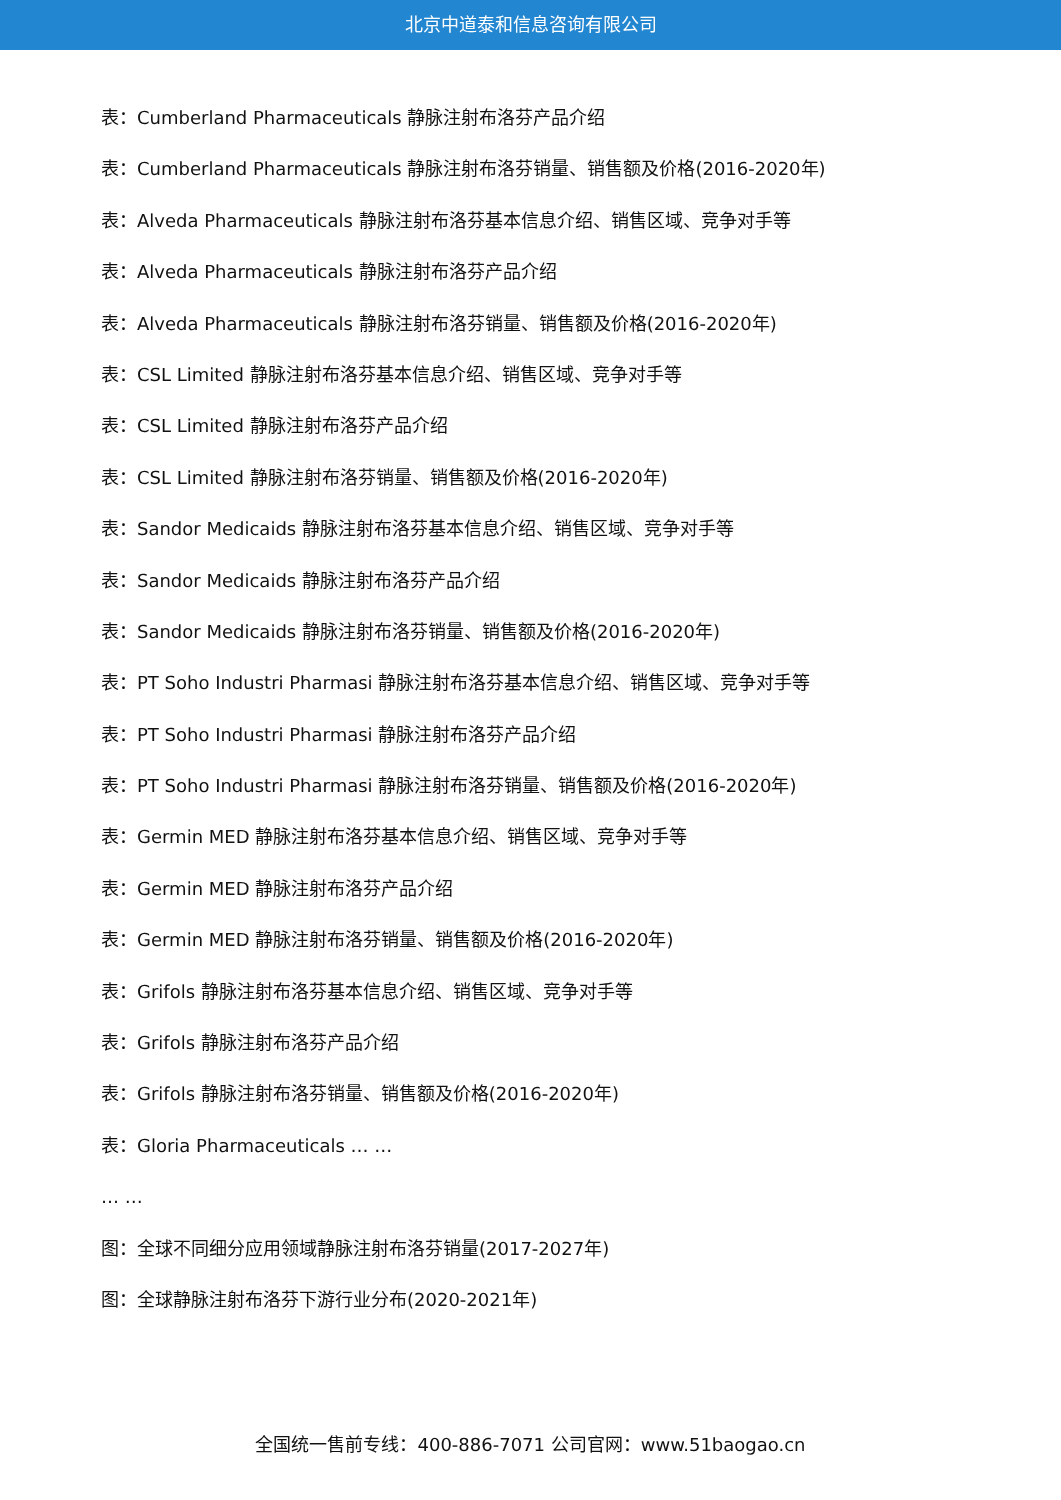北京中道泰和信息咨询有限公司
表：Cumberland Pharmaceuticals 静脉注射布洛芬产品介绍
表：Cumberland Pharmaceuticals 静脉注射布洛芬销量、销售额及价格(2016-2020年)
表：Alveda Pharmaceuticals 静脉注射布洛芬基本信息介绍、销售区域、竞争对手等
表：Alveda Pharmaceuticals 静脉注射布洛芬产品介绍
表：Alveda Pharmaceuticals 静脉注射布洛芬销量、销售额及价格(2016-2020年)
表：CSL Limited 静脉注射布洛芬基本信息介绍、销售区域、竞争对手等
表：CSL Limited 静脉注射布洛芬产品介绍
表：CSL Limited 静脉注射布洛芬销量、销售额及价格(2016-2020年)
表：Sandor Medicaids 静脉注射布洛芬基本信息介绍、销售区域、竞争对手等
表：Sandor Medicaids 静脉注射布洛芬产品介绍
表：Sandor Medicaids 静脉注射布洛芬销量、销售额及价格(2016-2020年)
表：PT Soho Industri Pharmasi 静脉注射布洛芬基本信息介绍、销售区域、竞争对手等
表：PT Soho Industri Pharmasi 静脉注射布洛芬产品介绍
表：PT Soho Industri Pharmasi 静脉注射布洛芬销量、销售额及价格(2016-2020年)
表：Germin MED 静脉注射布洛芬基本信息介绍、销售区域、竞争对手等
表：Germin MED 静脉注射布洛芬产品介绍
表：Germin MED 静脉注射布洛芬销量、销售额及价格(2016-2020年)
表：Grifols 静脉注射布洛芬基本信息介绍、销售区域、竞争对手等
表：Grifols 静脉注射布洛芬产品介绍
表：Grifols 静脉注射布洛芬销量、销售额及价格(2016-2020年)
表：Gloria Pharmaceuticals … …
… …
图：全球不同细分应用领域静脉注射布洛芬销量(2017-2027年)
图：全球静脉注射布洛芬下游行业分布(2020-2021年)
全国统一售前专线：400-886-7071 公司官网：www.51baogao.cn